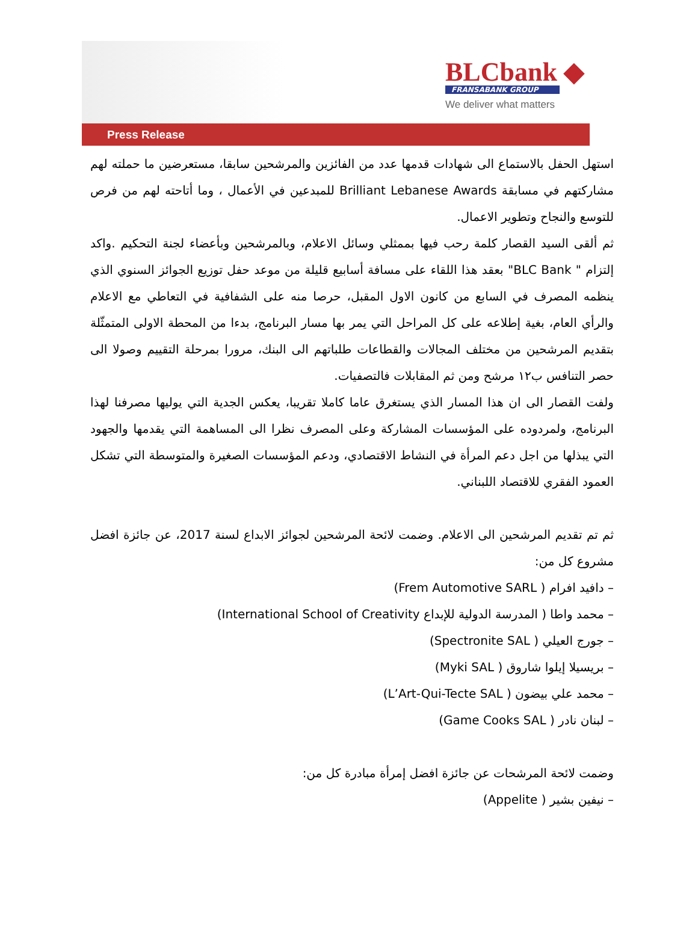BLCbank ◆
FRANSABANK GROUP
We deliver what matters
Press Release
استهل الحفل بالاستماع الى شهادات قدمها عدد من الفائزين والمرشحين سابقا، مستعرضين ما حملته لهم مشاركتهم في مسابقة Brilliant Lebanese Awards للمبدعين في الأعمال ، وما أتاحته لهم من فرص للتوسع والنجاح وتطوير الاعمال.
ثم ألقى السيد القصار كلمة رحب فيها بممثلي وسائل الاعلام، وبالمرشحين وبأعضاء لجنة التحكيم .واكد إلتزام " BLC Bank" بعقد هذا اللقاء على مسافة أسابيع قليلة من موعد حفل توزيع الجوائز السنوي الذي ينظمه المصرف في السابع من كانون الاول المقبل، حرصا منه على الشفافية في التعاطي مع الاعلام والرأي العام، بغية إطلاعه على كل المراحل التي يمر بها مسار البرنامج، بدءا من المحطة الاولى المتمثّلة بتقديم المرشحين من مختلف المجالات والقطاعات طلباتهم الى البنك، مرورا بمرحلة التقييم وصولا الى حصر التنافس ب١٢ مرشح ومن ثم المقابلات فالتصفيات.
ولفت القصار الى ان هذا المسار الذي يستغرق عاما كاملا تقريبا، يعكس الجدية التي يوليها مصرفنا لهذا البرنامج، ولمردوده على المؤسسات المشاركة وعلى المصرف نظرا الى المساهمة التي يقدمها والجهود التي يبذلها من اجل دعم المرأة في النشاط الاقتصادي، ودعم المؤسسات الصغيرة والمتوسطة التي تشكل العمود الفقري للاقتصاد اللبناني.
ثم تم تقديم المرشحين الى الاعلام. وضمت لائحة المرشحين لجوائز الابداع لسنة 2017، عن جائزة افضل مشروع كل من:
– دافيد افرام ( Frem Automotive SARL)
– محمد واطا ( المدرسة الدولية للإبداع International School of Creativity)
– جورج العيلي ( Spectronite SAL)
– بريسيلا إيلوا شاروق ( Myki SAL)
– محمد علي بيضون ( L’Art-Qui-Tecte SAL)
– لبنان نادر ( Game Cooks SAL)
وضمت لائحة المرشحات عن جائزة افضل إمرأة مبادرة كل من:
– نيفين بشير ( Appelite)